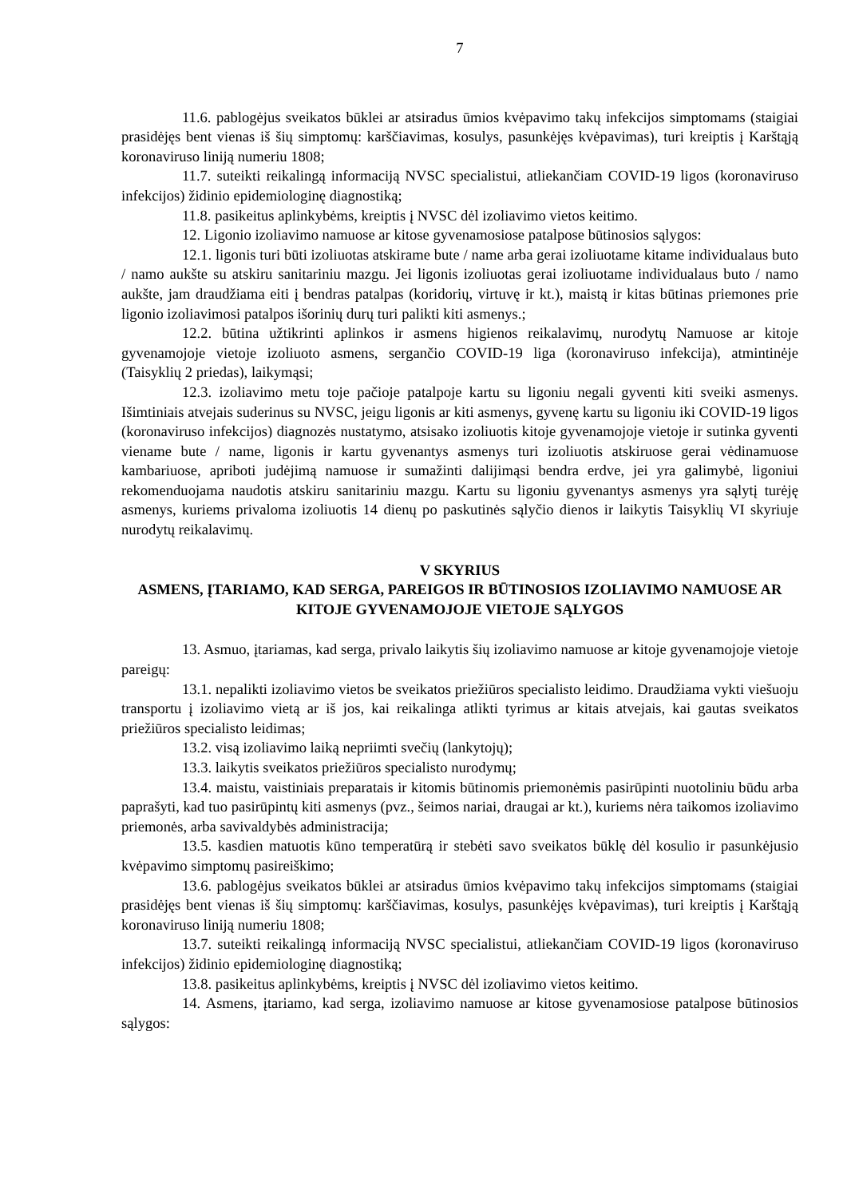7
11.6. pablogėjus sveikatos būklei ar atsiradus ūmios kvėpavimo takų infekcijos simptomams (staigiai prasidėjęs bent vienas iš šių simptomų: karščiavimas, kosulys, pasunkėjęs kvėpavimas), turi kreiptis į Karštąją koronaviruso liniją numeriu 1808;
11.7. suteikti reikalingą informaciją NVSC specialistui, atliekančiam COVID-19 ligos (koronaviruso infekcijos) židinio epidemiologinę diagnostiką;
11.8. pasikeitus aplinkybėms, kreiptis į NVSC dėl izoliavimo vietos keitimo.
12. Ligonio izoliavimo namuose ar kitose gyvenamosiose patalpose būtinosios sąlygos:
12.1. ligonis turi būti izoliuotas atskirame bute / name arba gerai izoliuotame kitame individualaus buto / namo aukšte su atskiru sanitariniu mazgu. Jei ligonis izoliuotas gerai izoliuotame individualaus buto / namo aukšte, jam draudžiama eiti į bendras patalpas (koridorių, virtuvę ir kt.), maistą ir kitas būtinas priemones prie ligonio izoliavimosi patalpos išorinių durų turi palikti kiti asmenys.;
12.2. būtina užtikrinti aplinkos ir asmens higienos reikalavimų, nurodytų Namuose ar kitoje gyvenamojoje vietoje izoliuoto asmens, sergančio COVID-19 liga (koronaviruso infekcija), atmintinėje (Taisyklių 2 priedas), laikymąsi;
12.3. izoliavimo metu toje pačioje patalpoje kartu su ligoniu negali gyventi kiti sveiki asmenys. Išimtiniais atvejais suderinus su NVSC, jeigu ligonis ar kiti asmenys, gyvenę kartu su ligoniu iki COVID-19 ligos (koronaviruso infekcijos) diagnozės nustatymo, atsisako izoliuotis kitoje gyvenamojoje vietoje ir sutinka gyventi viename bute / name, ligonis ir kartu gyvenantys asmenys turi izoliuotis atskiruose gerai vėdinamuose kambariuose, apriboti judėjimą namuose ir sumažinti dalijimąsi bendra erdve, jei yra galimybė, ligoniui rekomenduojama naudotis atskiru sanitariniu mazgu. Kartu su ligoniu gyvenantys asmenys yra sąlytį turėję asmenys, kuriems privaloma izoliuotis 14 dienų po paskutinės sąlyčio dienos ir laikytis Taisyklių VI skyriuje nurodytų reikalavimų.
V SKYRIUS
ASMENS, ĮTARIAMO, KAD SERGA, PAREIGOS IR BŪTINOSIOS IZOLIAVIMO NAMUOSE AR KITOJE GYVENAMOJOJE VIETOJE SĄLYGOS
13. Asmuo, įtariamas, kad serga, privalo laikytis šių izoliavimo namuose ar kitoje gyvenamojoje vietoje pareigų:
13.1. nepalikti izoliavimo vietos be sveikatos priežiūros specialisto leidimo. Draudžiama vykti viešuoju transportu į izoliavimo vietą ar iš jos, kai reikalinga atlikti tyrimus ar kitais atvejais, kai gautas sveikatos priežiūros specialisto leidimas;
13.2. visą izoliavimo laiką nepriimti svečių (lankytojų);
13.3. laikytis sveikatos priežiūros specialisto nurodymų;
13.4. maistu, vaistiniais preparatais ir kitomis būtinomis priemonėmis pasirūpinti nuotoliniu būdu arba paprašyti, kad tuo pasirūpintų kiti asmenys (pvz., šeimos nariai, draugai ar kt.), kuriems nėra taikomos izoliavimo priemonės, arba savivaldybės administracija;
13.5. kasdien matuotis kūno temperatūrą ir stebėti savo sveikatos būklę dėl kosulio ir pasunkėjusio kvėpavimo simptomų pasireiškimo;
13.6. pablogėjus sveikatos būklei ar atsiradus ūmios kvėpavimo takų infekcijos simptomams (staigiai prasidėjęs bent vienas iš šių simptomų: karščiavimas, kosulys, pasunkėjęs kvėpavimas), turi kreiptis į Karštąją koronaviruso liniją numeriu 1808;
13.7. suteikti reikalingą informaciją NVSC specialistui, atliekančiam COVID-19 ligos (koronaviruso infekcijos) židinio epidemiologinę diagnostiką;
13.8. pasikeitus aplinkybėms, kreiptis į NVSC dėl izoliavimo vietos keitimo.
14. Asmens, įtariamo, kad serga, izoliavimo namuose ar kitose gyvenamosiose patalpose būtinosios sąlygos: